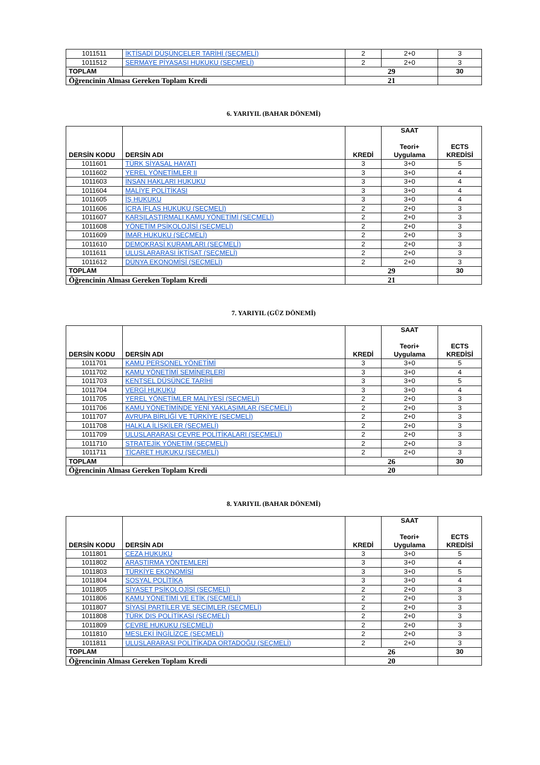| 1011511 | İKTİSADİ DÜŞÜNCELER TARİHİ (SEÇMELİ) | 2 | 2+0 | 3 |
| 1011512 | SERMAYE PİYASASI HUKUKU (SEÇMELİ) | 2 | 2+0 | 3 |
| TOPLAM | | 29 | | 30 |
| Öğrencinin Alması Gereken Toplam Kredi | | 21 | | |
6. YARIYIL (BAHAR DÖNEMİ)
| DERSİN KODU | DERSİN ADI | KREDİ | SAAT Teori+ Uygulama | ECTS KREDİSİ |
| --- | --- | --- | --- | --- |
| 1011601 | TÜRK SİYASAL HAYATI | 3 | 3+0 | 5 |
| 1011602 | YEREL YÖNETİMLER II | 3 | 3+0 | 4 |
| 1011603 | İNSAN HAKLARI HUKUKU | 3 | 3+0 | 4 |
| 1011604 | MALİYE POLİTİKASI | 3 | 3+0 | 4 |
| 1011605 | İŞ HUKUKU | 3 | 3+0 | 4 |
| 1011606 | İCRA İFLAS HUKUKU (SEÇMELİ) | 2 | 2+0 | 3 |
| 1011607 | KARŞILAŞTIRMALI KAMU YÖNETİMİ (SEÇMELİ) | 2 | 2+0 | 3 |
| 1011608 | YÖNETİM PSİKOLOJİSİ (SEÇMELİ) | 2 | 2+0 | 3 |
| 1011609 | İMAR HUKUKU (SEÇMELİ) | 2 | 2+0 | 3 |
| 1011610 | DEMOKRASİ KURAMLARI (SEÇMELİ) | 2 | 2+0 | 3 |
| 1011611 | ULUSLARARASI İKTİSAT (SEÇMELİ) | 2 | 2+0 | 3 |
| 1011612 | DÜNYA EKONOMİSİ (SEÇMELİ) | 2 | 2+0 | 3 |
| TOPLAM | | 29 | | 30 |
| Öğrencinin Alması Gereken Toplam Kredi | | 21 | | |
7. YARIYIL (GÜZ DÖNEMİ)
| DERSİN KODU | DERSİN ADI | KREDİ | SAAT Teori+ Uygulama | ECTS KREDİSİ |
| --- | --- | --- | --- | --- |
| 1011701 | KAMU PERSONEL YÖNETİMİ | 3 | 3+0 | 5 |
| 1011702 | KAMU YÖNETİMİ SEMİNERLERİ | 3 | 3+0 | 4 |
| 1011703 | KENTSEL DÜŞÜNCE TARİHİ | 3 | 3+0 | 5 |
| 1011704 | VERGİ HUKUKU | 3 | 3+0 | 4 |
| 1011705 | YEREL YÖNETİMLER MALİYESİ (SEÇMELİ) | 2 | 2+0 | 3 |
| 1011706 | KAMU YÖNETİMİNDE YENİ YAKLAŞIMLAR (SEÇMELİ) | 2 | 2+0 | 3 |
| 1011707 | AVRUPA BİRLİĞİ VE TÜRKİYE (SEÇMELİ) | 2 | 2+0 | 3 |
| 1011708 | HALKLA İLİŞKİLER (SEÇMELİ) | 2 | 2+0 | 3 |
| 1011709 | ULUSLARARASI ÇEVRE POLİTİKALARI (SEÇMELİ) | 2 | 2+0 | 3 |
| 1011710 | STRATEJİK YÖNETİM (SEÇMELİ) | 2 | 2+0 | 3 |
| 1011711 | TİCARET HUKUKU (SEÇMELİ) | 2 | 2+0 | 3 |
| TOPLAM | | 26 | | 30 |
| Öğrencinin Alması Gereken Toplam Kredi | | 20 | | |
8. YARIYIL (BAHAR DÖNEMİ)
| DERSİN KODU | DERSİN ADI | KREDİ | SAAT Teori+ Uygulama | ECTS KREDİSİ |
| --- | --- | --- | --- | --- |
| 1011801 | CEZA HUKUKU | 3 | 3+0 | 5 |
| 1011802 | ARAŞTIRMA YÖNTEMLERİ | 3 | 3+0 | 4 |
| 1011803 | TÜRKİYE EKONOMİSİ | 3 | 3+0 | 5 |
| 1011804 | SOSYAL POLİTİKA | 3 | 3+0 | 4 |
| 1011805 | SİYASET PSİKOLOJİSİ (SEÇMELİ) | 2 | 2+0 | 3 |
| 1011806 | KAMU YÖNETİMİ VE ETİK (SEÇMELİ) | 2 | 2+0 | 3 |
| 1011807 | SİYASİ PARTİLER VE SEÇİMLER (SEÇMELİ) | 2 | 2+0 | 3 |
| 1011808 | TÜRK DIŞ POLİTİKASI (SEÇMELİ) | 2 | 2+0 | 3 |
| 1011809 | ÇEVRE HUKUKU (SEÇMELİ) | 2 | 2+0 | 3 |
| 1011810 | MESLEKİ İNGİLİZCE (SEÇMELİ) | 2 | 2+0 | 3 |
| 1011811 | ULUSLARARASI POLİTİKADA ORTADOĞU (SEÇMELİ) | 2 | 2+0 | 3 |
| TOPLAM | | 26 | | 30 |
| Öğrencinin Alması Gereken Toplam Kredi | | 20 | | |